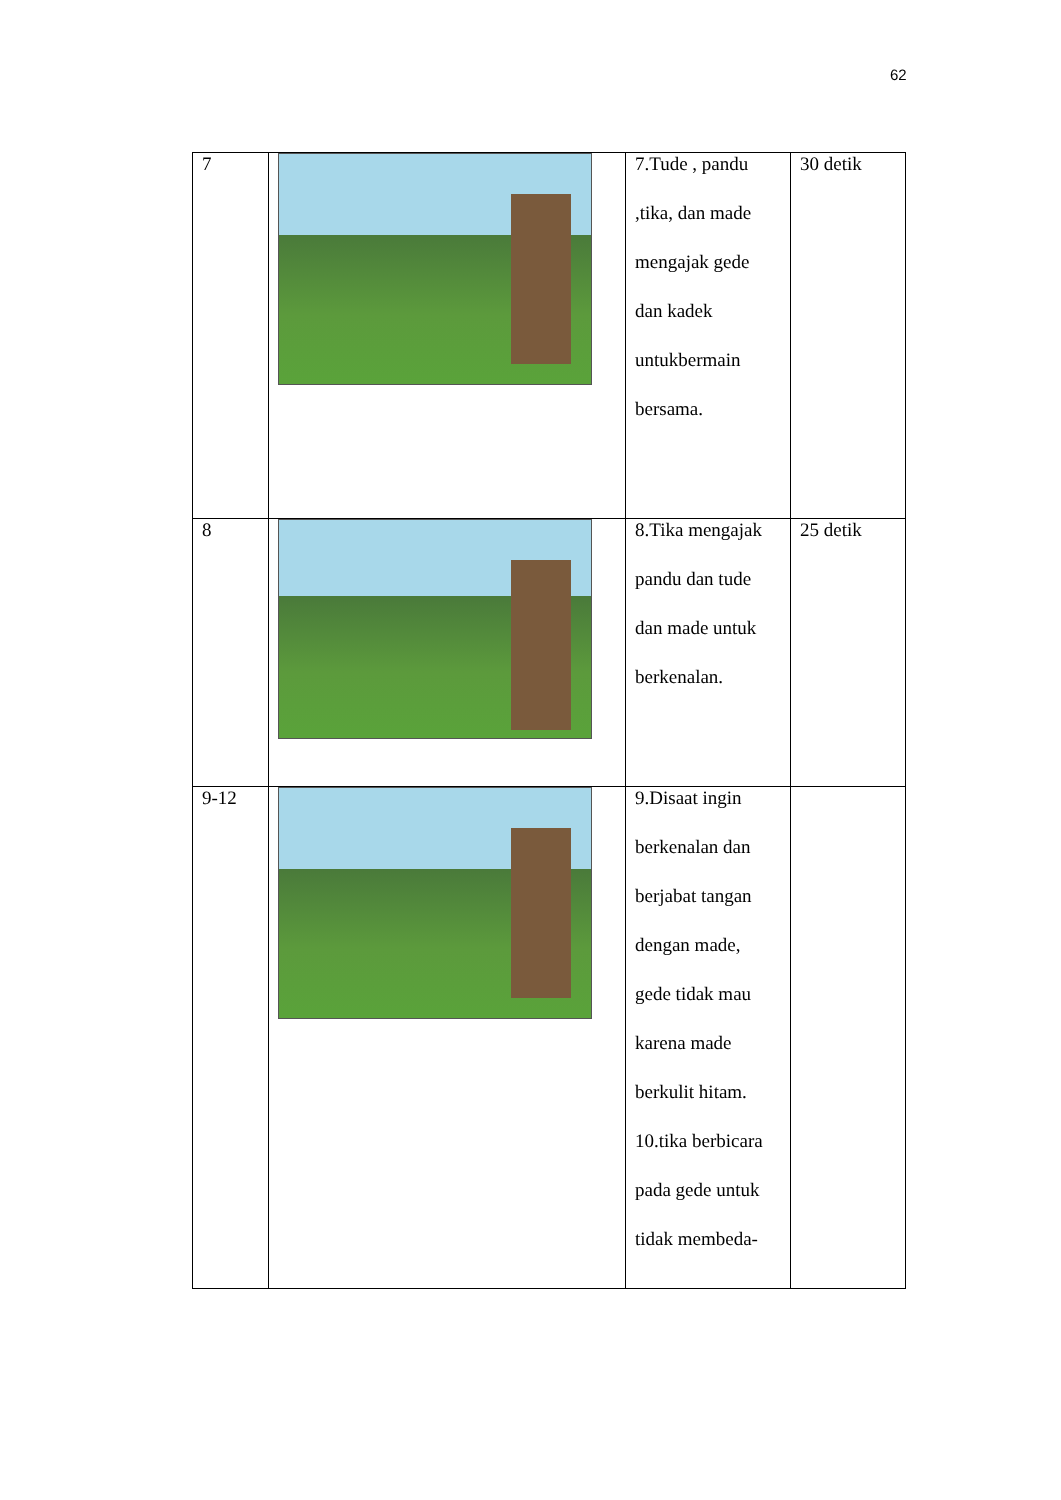62
| 7 | | 7.Tude , pandu ,tika, dan made mengajak gede dan kadek untukbermain bersama. | 30 detik |
| 8 | | 8.Tika mengajak pandu dan tude dan made untuk berkenalan. | 25 detik |
| 9-12 | | 9.Disaat ingin berkenalan dan berjabat tangan dengan made, gede tidak mau karena made berkulit hitam. 10.tika berbicara pada gede untuk tidak membeda- | |